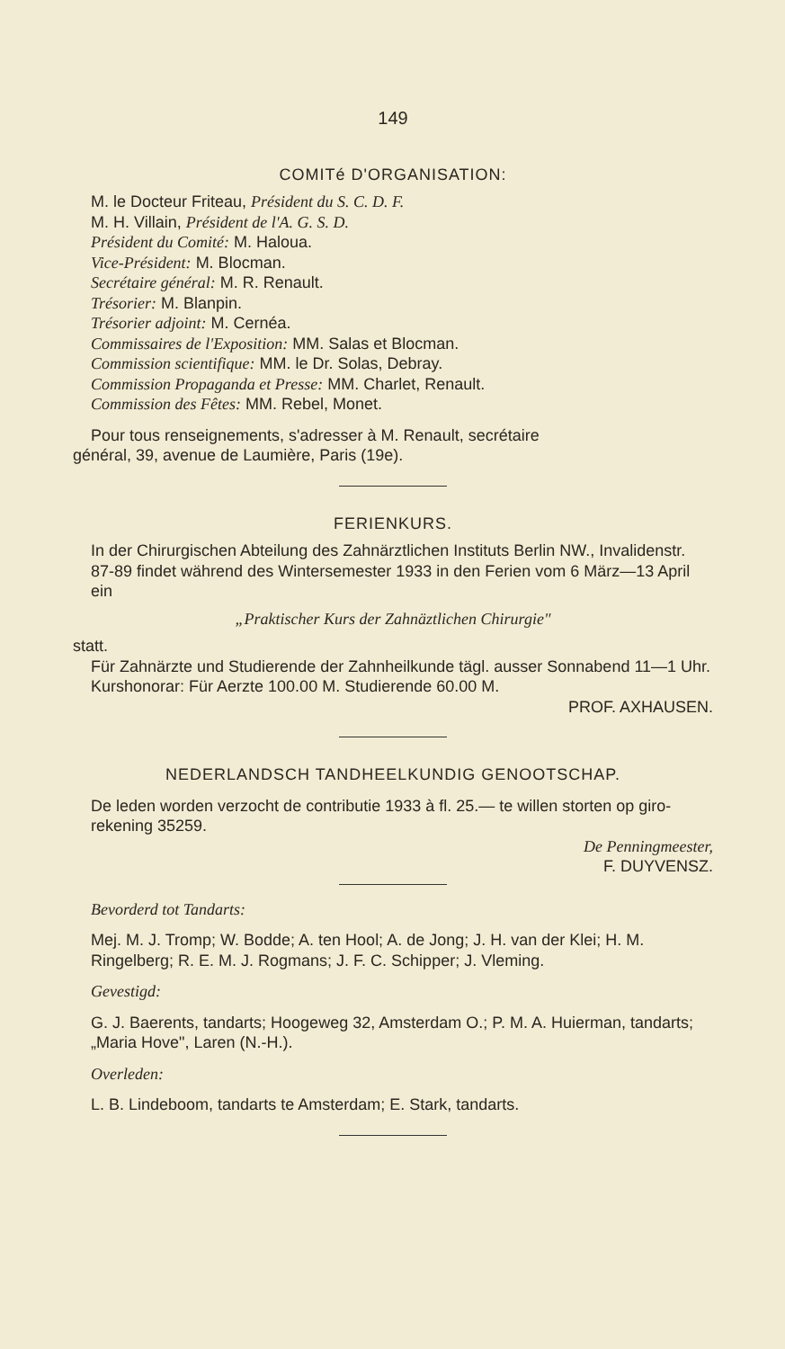149
COMITé D'ORGANISATION:
M. le Docteur Friteau, Président du S. C. D. F.
M. H. Villain, Président de l'A. G. S. D.
Président du Comité: M. Haloua.
Vice-Président: M. Blocman.
Secrétaire général: M. R. Renault.
Trésorier: M. Blanpin.
Trésorier adjoint: M. Cernéa.
Commissaires de l'Exposition: MM. Salas et Blocman.
Commission scientifique: MM. le Dr. Solas, Debray.
Commission Propaganda et Presse: MM. Charlet, Renault.
Commission des Fêtes: MM. Rebel, Monet.
Pour tous renseignements, s'adresser à M. Renault, secrétaire
général, 39, avenue de Laumière, Paris (19e).
FERIENKURS.
In der Chirurgischen Abteilung des Zahnärztlichen Instituts Berlin NW., Invalidenstr. 87-89 findet während des Wintersemester 1933 in den Ferien vom 6 März—13 April ein
„Praktischer Kurs der Zahnäztlichen Chirurgie"
statt.
Für Zahnärzte und Studierende der Zahnheilkunde tägl. ausser Sonnabend 11—1 Uhr.
Kurshonorar: Für Aerzte 100.00 M. Studierende 60.00 M.
PROF. AXHAUSEN.
NEDERLANDSCH TANDHEELKUNDIG GENOOTSCHAP.
De leden worden verzocht de contributie 1933 à fl. 25.— te willen storten op giro-rekening 35259.
De Penningmeester,
F. DUYVENSZ.
Bevorderd tot Tandarts:
Mej. M. J. Tromp; W. Bodde; A. ten Hool; A. de Jong; J. H. van der Klei; H. M. Ringelberg; R. E. M. J. Rogmans; J. F. C. Schipper; J. Vleming.
Gevestigd:
G. J. Baerents, tandarts; Hoogeweg 32, Amsterdam O.; P. M. A. Huierman, tandarts; „Maria Hove", Laren (N.-H.).
Overleden:
L. B. Lindeboom, tandarts te Amsterdam; E. Stark, tandarts.